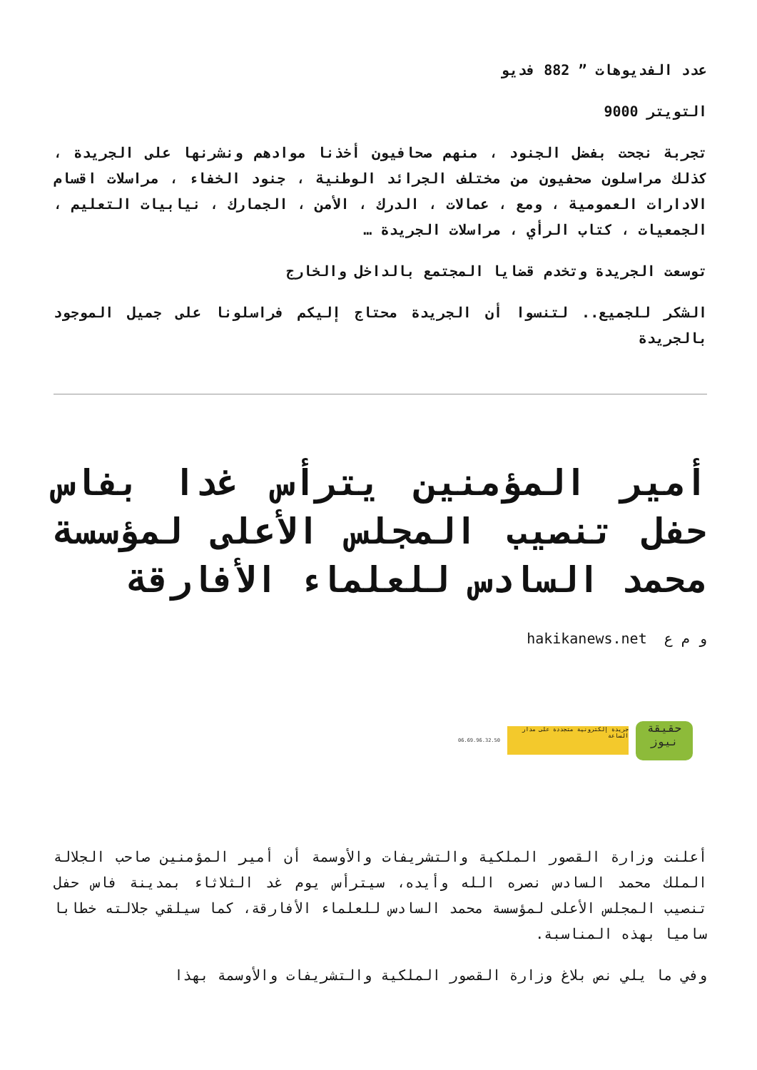عدد الفديوهات ” 882 فديو
التويتر 9000
تجربة نجحت بفضل الجنود ، منهم صحافيون أخذنا موادهم ونشرنها على الجريدة ، كذلك مراسلون صحفيون من مختلف الجرائد الوطنية ، جنود الخفاء ، مراسلات اقسام الادارات العمومية ، ومع ، عمالات ، الدرك ، الأمن ، الجمارك ، نيابيات التعليم ، الجمعيات ، كتاب الرأي ، مراسلات الجريدة …
توسعت الجريدة وتخدم قضايا المجتمع بالداخل والخارج
الشكر للجميع.. لتنسوا أن الجريدة محتاج إليكم فراسلونا على جميل الموجود بالجريدة
أمير المؤمنين يترأس غدا بفاس حفل تنصيب المجلس الأعلى لمؤسسة محمد السادس للعلماء الأفارقة
و م ع hakikanews.net
حقيقة نيوز
جريدة إلكترونية متجددة على مدار الساعة
06.69.96.32.50
أعلنت وزارة القصور الملكية والتشريفات والأوسمة أن أمير المؤمنين صاحب الجلالة الملك محمد السادس نصره الله وأيده، سيترأس يوم غد الثلاثاء بمدينة فاس حفل تنصيب المجلس الأعلى لمؤسسة محمد السادس للعلماء الأفارقة، كما سيلقي جلالته خطابا ساميا بهذه المناسبة.
وفي ما يلي نص بلاغ وزارة القصور الملكية والتشريفات والأوسمة بهذا